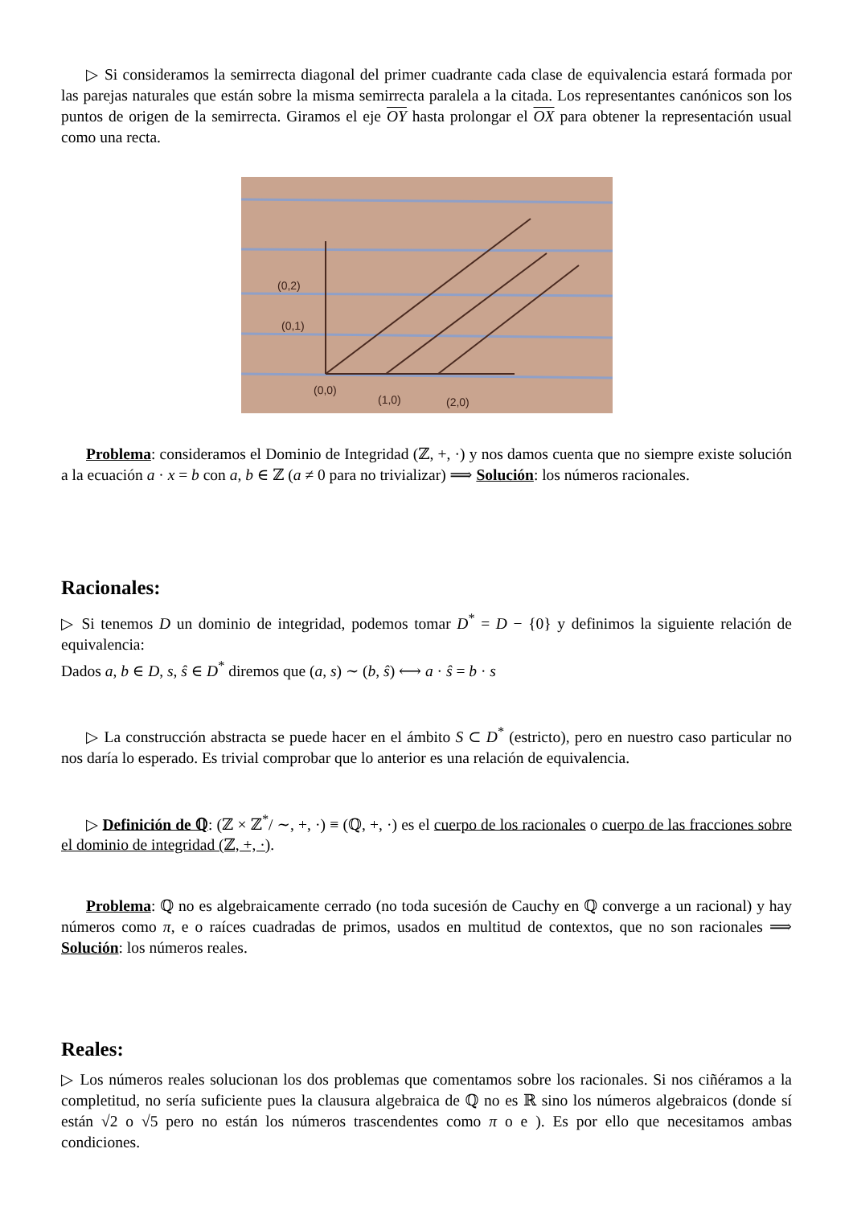▷ Si consideramos la semirrecta diagonal del primer cuadrante cada clase de equivalencia estará formada por las parejas naturales que están sobre la misma semirrecta paralela a la citada. Los representantes canónicos son los puntos de origen de la semirrecta. Giramos el eje OY hasta prolongar el OX para obtener la representación usual como una recta.
(0,2)
(0,1)
(0,0)
(1,0)
(2,0)
Problema: consideramos el Dominio de Integridad (ℤ, +, ·) y nos damos cuenta que no siempre existe solución a la ecuación a · x = b con a, b ∈ ℤ (a ≠ 0 para no trivializar) ⟹ Solución: los números racionales.
Racionales:
▷ Si tenemos D un dominio de integridad, podemos tomar D<sup>*</sup> = D − {0} y definimos la siguiente relación de equivalencia:
Dados a, b ∈ D, s, ŝ ∈ D<sup>*</sup> diremos que (a, s) ∼ (b, ŝ) ⟷ a · ŝ = b · s
▷ La construcción abstracta se puede hacer en el ámbito S ⊂ D<sup>*</sup> (estricto), pero en nuestro caso particular no nos daría lo esperado. Es trivial comprobar que lo anterior es una relación de equivalencia.
▷ Definición de ℚ: (ℤ × ℤ<sup>*</sup>/ ∼, +, ·) ≡ (ℚ, +, ·) es el cuerpo de los racionales o cuerpo de las fracciones sobre el dominio de integridad (ℤ, +, ·).
Problema: ℚ no es algebraicamente cerrado (no toda sucesión de Cauchy en ℚ converge a un racional) y hay números como π, e o raíces cuadradas de primos, usados en multitud de contextos, que no son racionales ⟹ Solución: los números reales.
Reales:
▷ Los números reales solucionan los dos problemas que comentamos sobre los racionales. Si nos ciñéramos a la completitud, no sería suficiente pues la clausura algebraica de ℚ no es ℝ sino los números algebraicos (donde sí están √2 o √5 pero no están los números trascendentes como π o e ). Es por ello que necesitamos ambas condiciones.